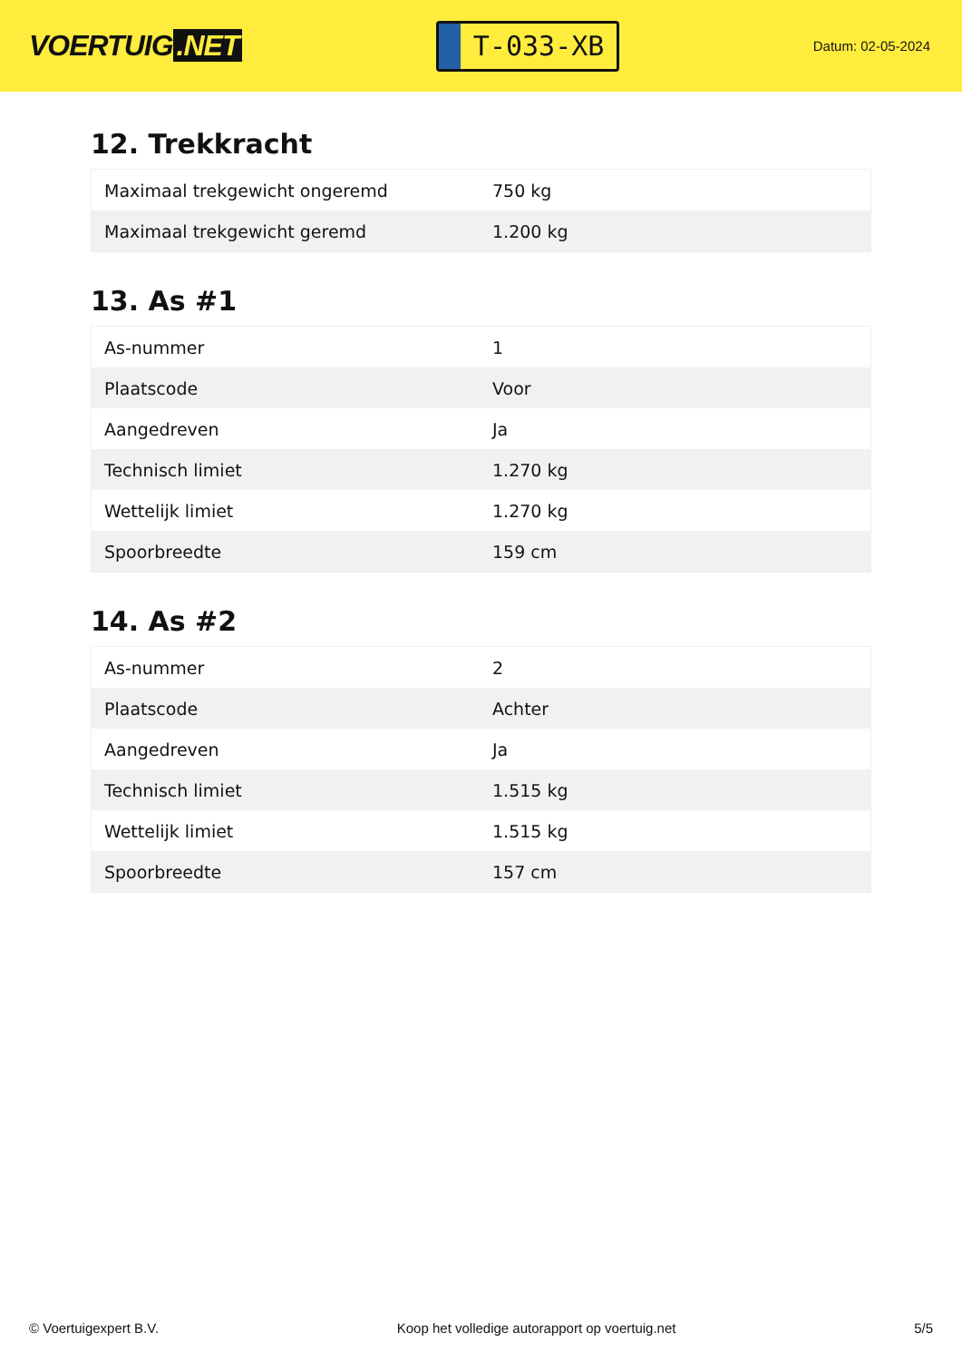VOERTUIG.NET
T-033-XB
Datum: 02-05-2024
12. Trekkracht
| Maximaal trekgewicht ongeremd | 750 kg |
| Maximaal trekgewicht geremd | 1.200 kg |
13. As #1
| As-nummer | 1 |
| Plaatscode | Voor |
| Aangedreven | Ja |
| Technisch limiet | 1.270 kg |
| Wettelijk limiet | 1.270 kg |
| Spoorbreedte | 159 cm |
14. As #2
| As-nummer | 2 |
| Plaatscode | Achter |
| Aangedreven | Ja |
| Technisch limiet | 1.515 kg |
| Wettelijk limiet | 1.515 kg |
| Spoorbreedte | 157 cm |
© Voertuigexpert B.V. Koop het volledige autorapport op voertuig.net 5/5